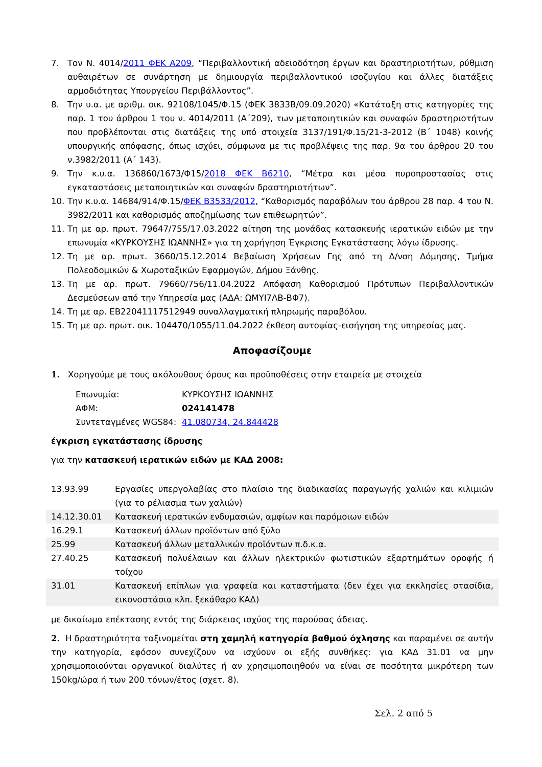7. Τον Ν. 4014/2011 ΦΕΚ Α209, “Περιβαλλοντική αδειοδότηση έργων και δραστηριοτήτων, ρύθμιση αυθαιρέτων σε συνάρτηση με δημιουργία περιβαλλοντικού ισοζυγίου και άλλες διατάξεις αρμοδιότητας Υπουργείου Περιβάλλοντος”.
8. Την υ.α. με αριθμ. οικ. 92108/1045/Φ.15 (ΦΕΚ 3833Β/09.09.2020) «Κατάταξη στις κατηγορίες της παρ. 1 του άρθρου 1 του ν. 4014/2011 (Α΄209), των μεταποιητικών και συναφών δραστηριοτήτων που προβλέπονται στις διατάξεις της υπό στοιχεία 3137/191/Φ.15/21-3-2012 (Β΄ 1048) κοινής υπουργικής απόφασης, όπως ισχύει, σύμφωνα με τις προβλέψεις της παρ. 9α του άρθρου 20 του ν.3982/2011 (Α΄ 143).
9. Την κ.υ.α. 136860/1673/Φ15/2018 ΦΕΚ Β6210, “Μέτρα και μέσα πυροπροστασίας στις εγκαταστάσεις μεταποιητικών και συναφών δραστηριοτήτων”.
10. Την κ.υ.α. 14684/914/Φ.15/ΦΕΚ Β3533/2012, “Καθορισμός παραβόλων του άρθρου 28 παρ. 4 του Ν. 3982/2011 και καθορισμός αποζημίωσης των επιθεωρητών”.
11. Τη με αρ. πρωτ. 79647/755/17.03.2022 αίτηση της μονάδας κατασκευής ιερατικών ειδών με την επωνυμία «ΚΥΡΚΟΥΣΗΣ ΙΩΑΝΝΗΣ» για τη χορήγηση Έγκρισης Εγκατάστασης λόγω ίδρυσης.
12. Τη με αρ. πρωτ. 3660/15.12.2014 Βεβαίωση Χρήσεων Γης από τη Δ/νση Δόμησης, Τμήμα Πολεοδομικών & Χωροταξικών Εφαρμογών, Δήμου Ξάνθης.
13. Τη με αρ. πρωτ. 79660/756/11.04.2022 Απόφαση Καθορισμού Πρότυπων Περιβαλλοντικών Δεσμεύσεων από την Υπηρεσία μας (ΑΔΑ: ΩΜΥΙ7ΛΒ-ΒΦ7).
14. Τη με αρ. ΕΒ22041117512949 συναλλαγματική πληρωμής παραβόλου.
15. Τη με αρ. πρωτ. οικ. 104470/1055/11.04.2022 έκθεση αυτοψίας-εισήγηση της υπηρεσίας μας.
Αποφασίζουμε
1. Χορηγούμε με τους ακόλουθους όρους και προϋποθέσεις στην εταιρεία με στοιχεία
| Επωνυμία: | ΚΥΡΚΟΥΣΗΣ ΙΩΑΝΝΗΣ |
| ΑΦΜ: | 024141478 |
| Συντεταγμένες WGS84: | 41.080734, 24.844428 |
έγκριση εγκατάστασης ίδρυσης
για την κατασκευή ιερατικών ειδών με ΚΑΔ 2008:
| 13.93.99 | Εργασίες υπεργολαβίας στο πλαίσιο της διαδικασίας παραγωγής χαλιών και κιλιμιών (για το ρέλιασμα των χαλιών) |
| 14.12.30.01 | Κατασκευή ιερατικών ενδυμασιών, αμφίων και παρόμοιων ειδών |
| 16.29.1 | Κατασκευή άλλων προϊόντων από ξύλο |
| 25.99 | Κατασκευή άλλων μεταλλικών προϊόντων π.δ.κ.α. |
| 27.40.25 | Κατασκευή πολυέλαιων και άλλων ηλεκτρικών φωτιστικών εξαρτημάτων οροφής ή τοίχου |
| 31.01 | Κατασκευή επίπλων για γραφεία και καταστήματα (δεν έχει για εκκλησίες στασίδια, εικονοστάσια κλπ. ξεκάθαρο ΚΑΔ) |
με δικαίωμα επέκτασης εντός της διάρκειας ισχύος της παρούσας άδειας.
2. Η δραστηριότητα ταξινομείται στη χαμηλή κατηγορία βαθμού όχλησης και παραμένει σε αυτήν την κατηγορία, εφόσον συνεχίζουν να ισχύουν οι εξής συνθήκες: για ΚΑΔ 31.01 να μην χρησιμοποιούνται οργανικοί διαλύτες ή αν χρησιμοποιηθούν να είναι σε ποσότητα μικρότερη των 150kg/ώρα ή των 200 τόνων/έτος (σχετ. 8).
Σελ. 2 από 5